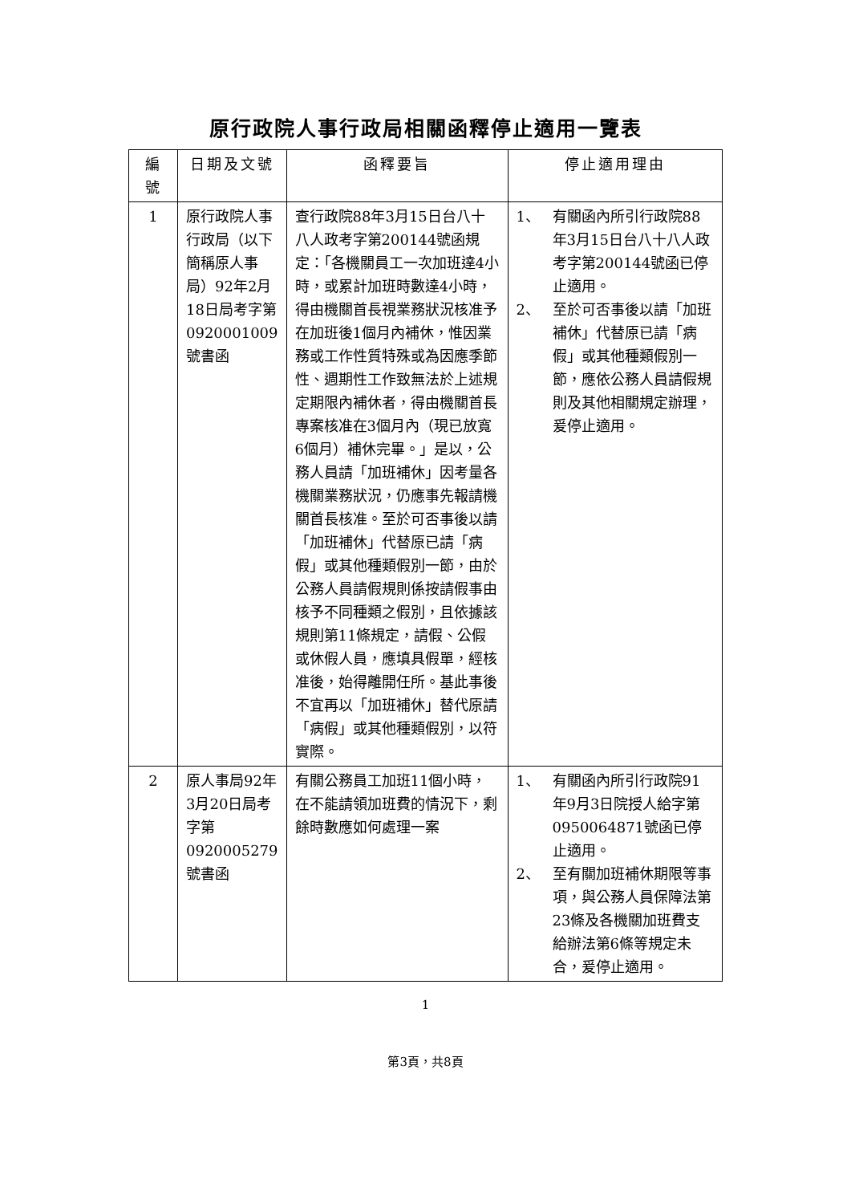原行政院人事行政局相關函釋停止適用一覽表
| 編號 | 日期及文號 | 函釋要旨 | 停止適用理由 |
| --- | --- | --- | --- |
| 1 | 原行政院人事行政局（以下簡稱原人事局）92年2月18日局考字第0920001009號書函 | 查行政院88年3月15日台八十八人政考字第200144號函規定：「各機關員工一次加班達4小時，或累計加班時數達4小時，得由機關首長視業務狀況核准予在加班後1個月內補休，惟因業務或工作性質特殊或為因應季節性、週期性工作致無法於上述規定期限內補休者，得由機關首長專案核准在3個月內（現已放寬6個月）補休完畢。」是以，公務人員請「加班補休」因考量各機關業務狀況，仍應事先報請機關首長核准。至於可否事後以請「加班補休」代替原已請「病假」或其他種類假別一節，由於公務人員請假規則係按請假事由核予不同種類之假別，且依據該規則第11條規定，請假、公假或休假人員，應填具假單，經核准後，始得離開任所。基此事後不宜再以「加班補休」替代原請「病假」或其他種類假別，以符實際。 | 1、 有關函內所引行政院88年3月15日台八十八人政考字第200144號函已停止適用。 2、 至於可否事後以請「加班補休」代替原已請「病假」或其他種類假別一節，應依公務人員請假規則及其他相關規定辦理，爰停止適用。 |
| 2 | 原人事局92年3月20日局考字第0920005279號書函 | 有關公務員工加班11個小時，在不能請領加班費的情況下，剩餘時數應如何處理一案 | 1、 有關函內所引行政院91年9月3日院授人給字第0950064871號函已停止適用。 2、 至有關加班補休期限等事項，與公務人員保障法第23條及各機關加班費支給辦法第6條等規定未合，爰停止適用。 |
1
第3頁，共8頁